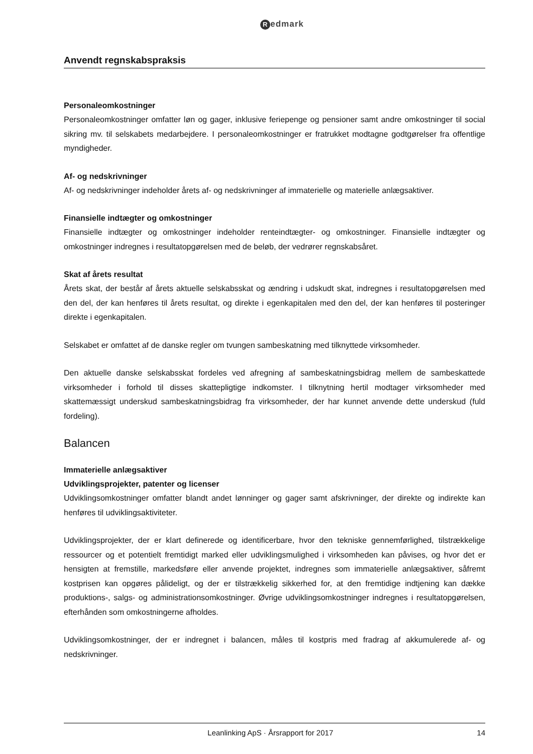Redmark
Anvendt regnskabspraksis
Personaleomkostninger
Personaleomkostninger omfatter løn og gager, inklusive feriepenge og pensioner samt andre omkostninger til social sikring mv. til selskabets medarbejdere. I personaleomkostninger er fratrukket modtagne godtgørelser fra offentlige myndigheder.
Af- og nedskrivninger
Af- og nedskrivninger indeholder årets af- og nedskrivninger af immaterielle og materielle anlægsaktiver.
Finansielle indtægter og omkostninger
Finansielle indtægter og omkostninger indeholder renteindtægter- og omkostninger. Finansielle indtægter og omkostninger indregnes i resultatopgørelsen med de beløb, der vedrører regnskabsåret.
Skat af årets resultat
Årets skat, der består af årets aktuelle selskabsskat og ændring i udskudt skat, indregnes i resultatopgørelsen med den del, der kan henføres til årets resultat, og direkte i egenkapitalen med den del, der kan henføres til posteringer direkte i egenkapitalen.
Selskabet er omfattet af de danske regler om tvungen sambeskatning med tilknyttede virksomheder.
Den aktuelle danske selskabsskat fordeles ved afregning af sambeskatningsbidrag mellem de sambeskattede virksomheder i forhold til disses skattepligtige indkomster. I tilknytning hertil modtager virksomheder med skattemæssigt underskud sambeskatningsbidrag fra virksomheder, der har kunnet anvende dette underskud (fuld fordeling).
Balancen
Immaterielle anlægsaktiver
Udviklingsprojekter, patenter og licenser
Udviklingsomkostninger omfatter blandt andet lønninger og gager samt afskrivninger, der direkte og indirekte kan henføres til udviklingsaktiviteter.
Udviklingsprojekter, der er klart definerede og identificerbare, hvor den tekniske gennemførlighed, tilstrækkelige ressourcer og et potentielt fremtidigt marked eller udviklingsmulighed i virksomheden kan påvises, og hvor det er hensigten at fremstille, markedsføre eller anvende projektet, indregnes som immaterielle anlægsaktiver, såfremt kostprisen kan opgøres pålideligt, og der er tilstrækkelig sikkerhed for, at den fremtidige indtjening kan dække produktions-, salgs- og administrationsomkostninger. Øvrige udviklingsomkostninger indregnes i resultatopgørelsen, efterhånden som omkostningerne afholdes.
Udviklingsomkostninger, der er indregnet i balancen, måles til kostpris med fradrag af akkumulerede af- og nedskrivninger.
Leanlinking ApS · Årsrapport for 2017
14